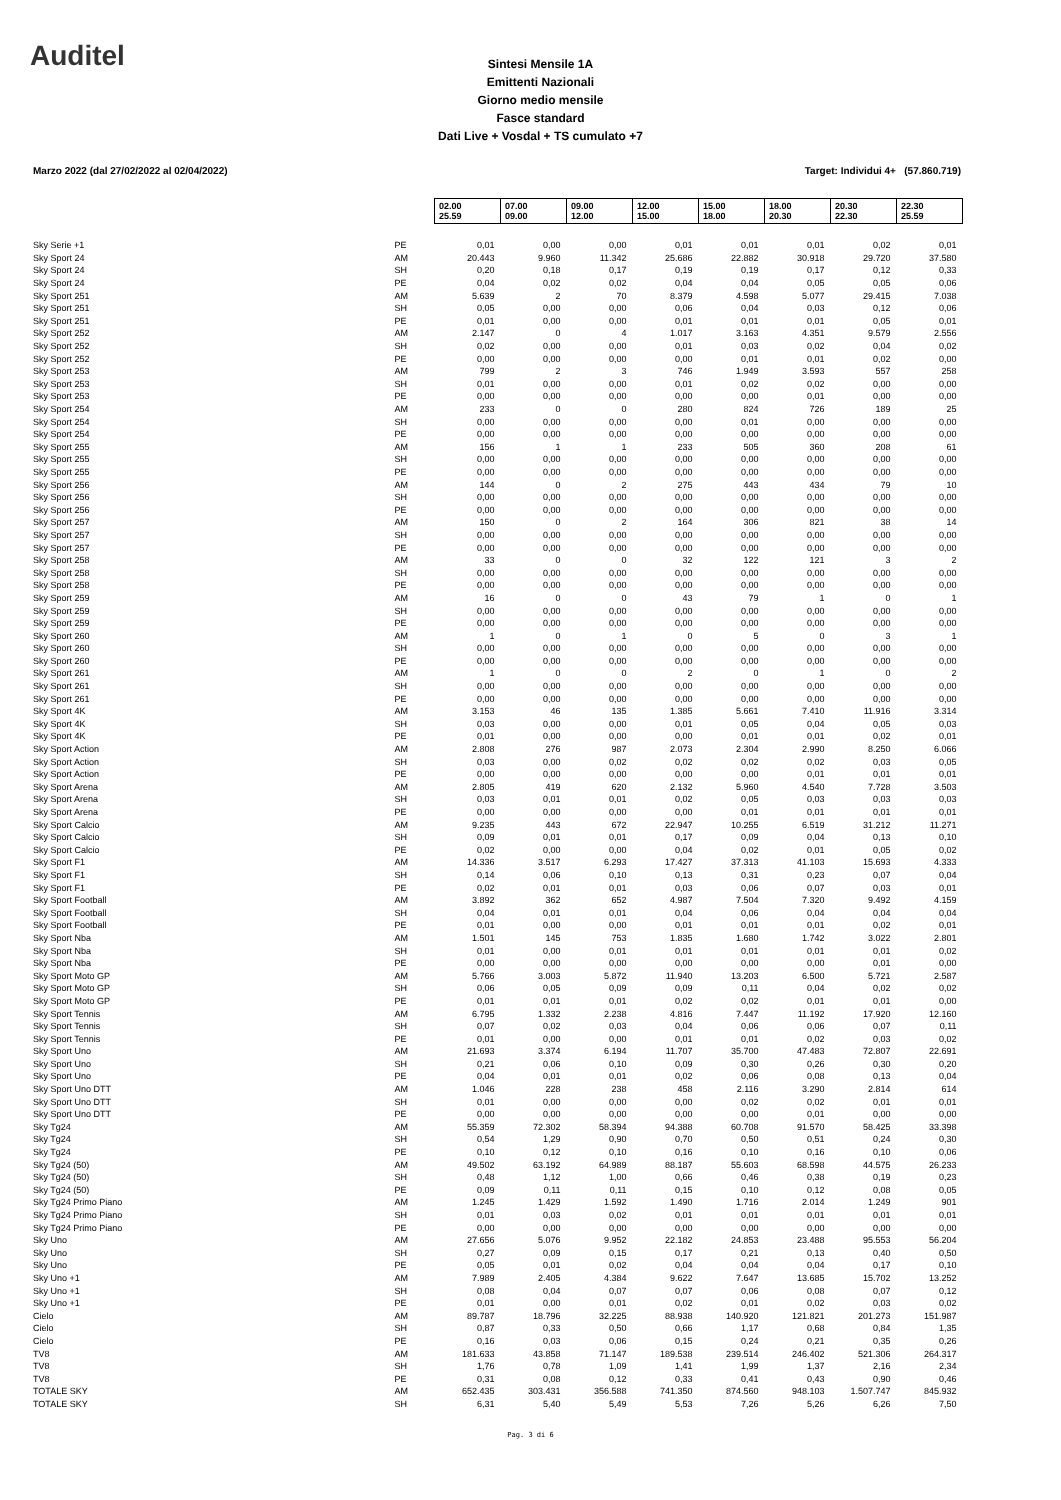Auditel
Sintesi Mensile 1A
Emittenti Nazionali
Giorno medio mensile
Fasce standard
Dati Live + Vosdal + TS cumulato +7
Marzo 2022 (dal 27/02/2022 al 02/04/2022) Target: Individui 4+ (57.860.719)
| | | 02.00 25.59 | 07.00 09.00 | 09.00 12.00 | 12.00 15.00 | 15.00 18.00 | 18.00 20.30 | 20.30 22.30 | 22.30 25.59 |
| Sky Serie +1 | PE | 0,01 | 0,00 | 0,00 | 0,01 | 0,01 | 0,01 | 0,02 | 0,01 |
| Sky Sport 24 | AM | 20.443 | 9.960 | 11.342 | 25.686 | 22.882 | 30.918 | 29.720 | 37.580 |
| Sky Sport 24 | SH | 0,20 | 0,18 | 0,17 | 0,19 | 0,19 | 0,17 | 0,12 | 0,33 |
| Sky Sport 24 | PE | 0,04 | 0,02 | 0,02 | 0,04 | 0,04 | 0,05 | 0,05 | 0,06 |
| Sky Sport 251 | AM | 5.639 | 2 | 70 | 8.379 | 4.598 | 5.077 | 29.415 | 7.038 |
| Sky Sport 251 | SH | 0,05 | 0,00 | 0,00 | 0,06 | 0,04 | 0,03 | 0,12 | 0,06 |
| Sky Sport 251 | PE | 0,01 | 0,00 | 0,00 | 0,01 | 0,01 | 0,01 | 0,05 | 0,01 |
| Sky Sport 252 | AM | 2.147 | 0 | 4 | 1.017 | 3.163 | 4.351 | 9.579 | 2.556 |
| Sky Sport 252 | SH | 0,02 | 0,00 | 0,00 | 0,01 | 0,03 | 0,02 | 0,04 | 0,02 |
| Sky Sport 252 | PE | 0,00 | 0,00 | 0,00 | 0,00 | 0,01 | 0,01 | 0,02 | 0,00 |
| Sky Sport 253 | AM | 799 | 2 | 3 | 746 | 1.949 | 3.593 | 557 | 258 |
| Sky Sport 253 | SH | 0,01 | 0,00 | 0,00 | 0,01 | 0,02 | 0,02 | 0,00 | 0,00 |
| Sky Sport 253 | PE | 0,00 | 0,00 | 0,00 | 0,00 | 0,00 | 0,01 | 0,00 | 0,00 |
| Sky Sport 254 | AM | 233 | 0 | 0 | 280 | 824 | 726 | 189 | 25 |
| Sky Sport 254 | SH | 0,00 | 0,00 | 0,00 | 0,00 | 0,01 | 0,00 | 0,00 | 0,00 |
| Sky Sport 254 | PE | 0,00 | 0,00 | 0,00 | 0,00 | 0,00 | 0,00 | 0,00 | 0,00 |
| Sky Sport 255 | AM | 156 | 1 | 1 | 233 | 505 | 360 | 208 | 61 |
| Sky Sport 255 | SH | 0,00 | 0,00 | 0,00 | 0,00 | 0,00 | 0,00 | 0,00 | 0,00 |
| Sky Sport 255 | PE | 0,00 | 0,00 | 0,00 | 0,00 | 0,00 | 0,00 | 0,00 | 0,00 |
| Sky Sport 256 | AM | 144 | 0 | 2 | 275 | 443 | 434 | 79 | 10 |
| Sky Sport 256 | SH | 0,00 | 0,00 | 0,00 | 0,00 | 0,00 | 0,00 | 0,00 | 0,00 |
| Sky Sport 256 | PE | 0,00 | 0,00 | 0,00 | 0,00 | 0,00 | 0,00 | 0,00 | 0,00 |
| Sky Sport 257 | AM | 150 | 0 | 2 | 164 | 306 | 821 | 38 | 14 |
| Sky Sport 257 | SH | 0,00 | 0,00 | 0,00 | 0,00 | 0,00 | 0,00 | 0,00 | 0,00 |
| Sky Sport 257 | PE | 0,00 | 0,00 | 0,00 | 0,00 | 0,00 | 0,00 | 0,00 | 0,00 |
| Sky Sport 258 | AM | 33 | 0 | 0 | 32 | 122 | 121 | 3 | 2 |
| Sky Sport 258 | SH | 0,00 | 0,00 | 0,00 | 0,00 | 0,00 | 0,00 | 0,00 | 0,00 |
| Sky Sport 258 | PE | 0,00 | 0,00 | 0,00 | 0,00 | 0,00 | 0,00 | 0,00 | 0,00 |
| Sky Sport 259 | AM | 16 | 0 | 0 | 43 | 79 | 1 | 0 | 1 |
| Sky Sport 259 | SH | 0,00 | 0,00 | 0,00 | 0,00 | 0,00 | 0,00 | 0,00 | 0,00 |
| Sky Sport 259 | PE | 0,00 | 0,00 | 0,00 | 0,00 | 0,00 | 0,00 | 0,00 | 0,00 |
| Sky Sport 260 | AM | 1 | 0 | 1 | 0 | 5 | 0 | 3 | 1 |
| Sky Sport 260 | SH | 0,00 | 0,00 | 0,00 | 0,00 | 0,00 | 0,00 | 0,00 | 0,00 |
| Sky Sport 260 | PE | 0,00 | 0,00 | 0,00 | 0,00 | 0,00 | 0,00 | 0,00 | 0,00 |
| Sky Sport 261 | AM | 1 | 0 | 0 | 2 | 0 | 1 | 0 | 2 |
| Sky Sport 261 | SH | 0,00 | 0,00 | 0,00 | 0,00 | 0,00 | 0,00 | 0,00 | 0,00 |
| Sky Sport 261 | PE | 0,00 | 0,00 | 0,00 | 0,00 | 0,00 | 0,00 | 0,00 | 0,00 |
| Sky Sport 4K | AM | 3.153 | 46 | 135 | 1.385 | 5.661 | 7.410 | 11.916 | 3.314 |
| Sky Sport 4K | SH | 0,03 | 0,00 | 0,00 | 0,01 | 0,05 | 0,04 | 0,05 | 0,03 |
| Sky Sport 4K | PE | 0,01 | 0,00 | 0,00 | 0,00 | 0,01 | 0,01 | 0,02 | 0,01 |
| Sky Sport Action | AM | 2.808 | 276 | 987 | 2.073 | 2.304 | 2.990 | 8.250 | 6.066 |
| Sky Sport Action | SH | 0,03 | 0,00 | 0,02 | 0,02 | 0,02 | 0,02 | 0,03 | 0,05 |
| Sky Sport Action | PE | 0,00 | 0,00 | 0,00 | 0,00 | 0,00 | 0,01 | 0,01 | 0,01 |
| Sky Sport Arena | AM | 2.805 | 419 | 620 | 2.132 | 5.960 | 4.540 | 7.728 | 3.503 |
| Sky Sport Arena | SH | 0,03 | 0,01 | 0,01 | 0,02 | 0,05 | 0,03 | 0,03 | 0,03 |
| Sky Sport Arena | PE | 0,00 | 0,00 | 0,00 | 0,00 | 0,01 | 0,01 | 0,01 | 0,01 |
| Sky Sport Calcio | AM | 9.235 | 443 | 672 | 22.947 | 10.255 | 6.519 | 31.212 | 11.271 |
| Sky Sport Calcio | SH | 0,09 | 0,01 | 0,01 | 0,17 | 0,09 | 0,04 | 0,13 | 0,10 |
| Sky Sport Calcio | PE | 0,02 | 0,00 | 0,00 | 0,04 | 0,02 | 0,01 | 0,05 | 0,02 |
| Sky Sport F1 | AM | 14.336 | 3.517 | 6.293 | 17.427 | 37.313 | 41.103 | 15.693 | 4.333 |
| Sky Sport F1 | SH | 0,14 | 0,06 | 0,10 | 0,13 | 0,31 | 0,23 | 0,07 | 0,04 |
| Sky Sport F1 | PE | 0,02 | 0,01 | 0,01 | 0,03 | 0,06 | 0,07 | 0,03 | 0,01 |
| Sky Sport Football | AM | 3.892 | 362 | 652 | 4.987 | 7.504 | 7.320 | 9.492 | 4.159 |
| Sky Sport Football | SH | 0,04 | 0,01 | 0,01 | 0,04 | 0,06 | 0,04 | 0,04 | 0,04 |
| Sky Sport Football | PE | 0,01 | 0,00 | 0,00 | 0,01 | 0,01 | 0,01 | 0,02 | 0,01 |
| Sky Sport Nba | AM | 1.501 | 145 | 753 | 1.835 | 1.680 | 1.742 | 3.022 | 2.801 |
| Sky Sport Nba | SH | 0,01 | 0,00 | 0,01 | 0,01 | 0,01 | 0,01 | 0,01 | 0,02 |
| Sky Sport Nba | PE | 0,00 | 0,00 | 0,00 | 0,00 | 0,00 | 0,00 | 0,01 | 0,00 |
| Sky Sport Moto GP | AM | 5.766 | 3.003 | 5.872 | 11.940 | 13.203 | 6.500 | 5.721 | 2.587 |
| Sky Sport Moto GP | SH | 0,06 | 0,05 | 0,09 | 0,09 | 0,11 | 0,04 | 0,02 | 0,02 |
| Sky Sport Moto GP | PE | 0,01 | 0,01 | 0,01 | 0,02 | 0,02 | 0,01 | 0,01 | 0,00 |
| Sky Sport Tennis | AM | 6.795 | 1.332 | 2.238 | 4.816 | 7.447 | 11.192 | 17.920 | 12.160 |
| Sky Sport Tennis | SH | 0,07 | 0,02 | 0,03 | 0,04 | 0,06 | 0,06 | 0,07 | 0,11 |
| Sky Sport Tennis | PE | 0,01 | 0,00 | 0,00 | 0,01 | 0,01 | 0,02 | 0,03 | 0,02 |
| Sky Sport Uno | AM | 21.693 | 3.374 | 6.194 | 11.707 | 35.700 | 47.483 | 72.807 | 22.691 |
| Sky Sport Uno | SH | 0,21 | 0,06 | 0,10 | 0,09 | 0,30 | 0,26 | 0,30 | 0,20 |
| Sky Sport Uno | PE | 0,04 | 0,01 | 0,01 | 0,02 | 0,06 | 0,08 | 0,13 | 0,04 |
| Sky Sport Uno DTT | AM | 1.046 | 228 | 238 | 458 | 2.116 | 3.290 | 2.814 | 614 |
| Sky Sport Uno DTT | SH | 0,01 | 0,00 | 0,00 | 0,00 | 0,02 | 0,02 | 0,01 | 0,01 |
| Sky Sport Uno DTT | PE | 0,00 | 0,00 | 0,00 | 0,00 | 0,00 | 0,01 | 0,00 | 0,00 |
| Sky Tg24 | AM | 55.359 | 72.302 | 58.394 | 94.388 | 60.708 | 91.570 | 58.425 | 33.398 |
| Sky Tg24 | SH | 0,54 | 1,29 | 0,90 | 0,70 | 0,50 | 0,51 | 0,24 | 0,30 |
| Sky Tg24 | PE | 0,10 | 0,12 | 0,10 | 0,16 | 0,10 | 0,16 | 0,10 | 0,06 |
| Sky Tg24 (50) | AM | 49.502 | 63.192 | 64.989 | 88.187 | 55.603 | 68.598 | 44.575 | 26.233 |
| Sky Tg24 (50) | SH | 0,48 | 1,12 | 1,00 | 0,66 | 0,46 | 0,38 | 0,19 | 0,23 |
| Sky Tg24 (50) | PE | 0,09 | 0,11 | 0,11 | 0,15 | 0,10 | 0,12 | 0,08 | 0,05 |
| Sky Tg24 Primo Piano | AM | 1.245 | 1.429 | 1.592 | 1.490 | 1.716 | 2.014 | 1.249 | 901 |
| Sky Tg24 Primo Piano | SH | 0,01 | 0,03 | 0,02 | 0,01 | 0,01 | 0,01 | 0,01 | 0,01 |
| Sky Tg24 Primo Piano | PE | 0,00 | 0,00 | 0,00 | 0,00 | 0,00 | 0,00 | 0,00 | 0,00 |
| Sky Uno | AM | 27.656 | 5.076 | 9.952 | 22.182 | 24.853 | 23.488 | 95.553 | 56.204 |
| Sky Uno | SH | 0,27 | 0,09 | 0,15 | 0,17 | 0,21 | 0,13 | 0,40 | 0,50 |
| Sky Uno | PE | 0,05 | 0,01 | 0,02 | 0,04 | 0,04 | 0,04 | 0,17 | 0,10 |
| Sky Uno +1 | AM | 7.989 | 2.405 | 4.384 | 9.622 | 7.647 | 13.685 | 15.702 | 13.252 |
| Sky Uno +1 | SH | 0,08 | 0,04 | 0,07 | 0,07 | 0,06 | 0,08 | 0,07 | 0,12 |
| Sky Uno +1 | PE | 0,01 | 0,00 | 0,01 | 0,02 | 0,01 | 0,02 | 0,03 | 0,02 |
| Cielo | AM | 89.787 | 18.796 | 32.225 | 88.938 | 140.920 | 121.821 | 201.273 | 151.987 |
| Cielo | SH | 0,87 | 0,33 | 0,50 | 0,66 | 1,17 | 0,68 | 0,84 | 1,35 |
| Cielo | PE | 0,16 | 0,03 | 0,06 | 0,15 | 0,24 | 0,21 | 0,35 | 0,26 |
| TV8 | AM | 181.633 | 43.858 | 71.147 | 189.538 | 239.514 | 246.402 | 521.306 | 264.317 |
| TV8 | SH | 1,76 | 0,78 | 1,09 | 1,41 | 1,99 | 1,37 | 2,16 | 2,34 |
| TV8 | PE | 0,31 | 0,08 | 0,12 | 0,33 | 0,41 | 0,43 | 0,90 | 0,46 |
| TOTALE SKY | AM | 652.435 | 303.431 | 356.588 | 741.350 | 874.560 | 948.103 | 1.507.747 | 845.932 |
| TOTALE SKY | SH | 6,31 | 5,40 | 5,49 | 5,53 | 7,26 | 5,26 | 6,26 | 7,50 |
Pag. 3 di 6